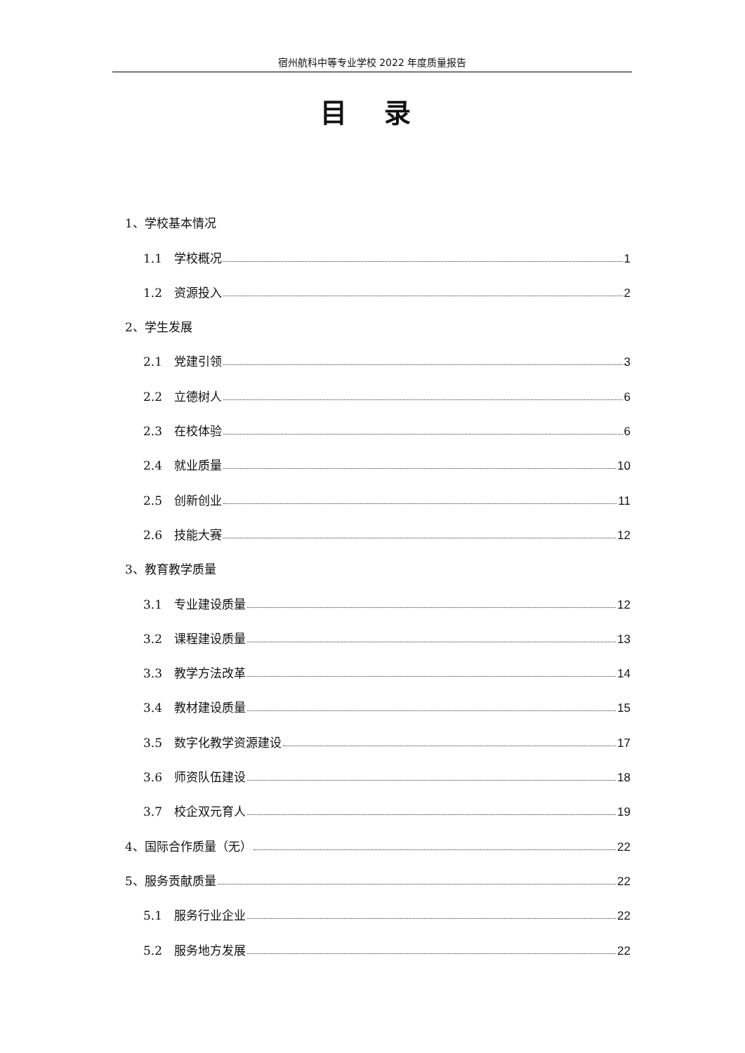宿州航科中等专业学校 2022 年度质量报告
目 录
1、学校基本情况
1.1　学校概况 1
1.2　资源投入 2
2、学生发展
2.1　党建引领 3
2.2　立德树人 6
2.3　在校体验 6
2.4　就业质量 10
2.5　创新创业 11
2.6　技能大赛 12
3、教育教学质量
3.1　专业建设质量 12
3.2　课程建设质量 13
3.3　教学方法改革 14
3.4　教材建设质量 15
3.5　数字化教学资源建设 17
3.6　师资队伍建设 18
3.7　校企双元育人 19
4、国际合作质量（无） 22
5、服务贡献质量 22
5.1　服务行业企业 22
5.2　服务地方发展 22